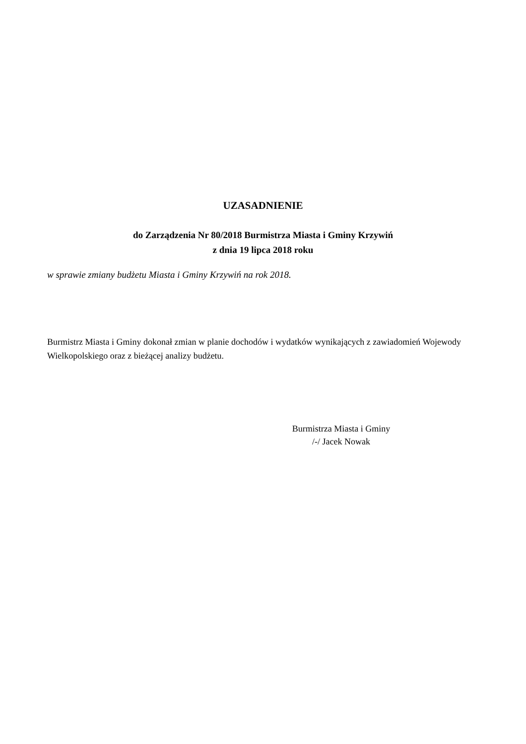UZASADNIENIE
do Zarządzenia Nr 80/2018 Burmistrza Miasta i Gminy Krzywiń
z dnia 19 lipca 2018 roku
w sprawie zmiany budżetu Miasta i Gminy Krzywiń na rok 2018.
Burmistrz Miasta i Gminy dokonał zmian w planie dochodów i wydatków wynikających z zawiadomień Wojewody Wielkopolskiego oraz z bieżącej analizy budżetu.
Burmistrza Miasta i Gminy
/-/ Jacek Nowak